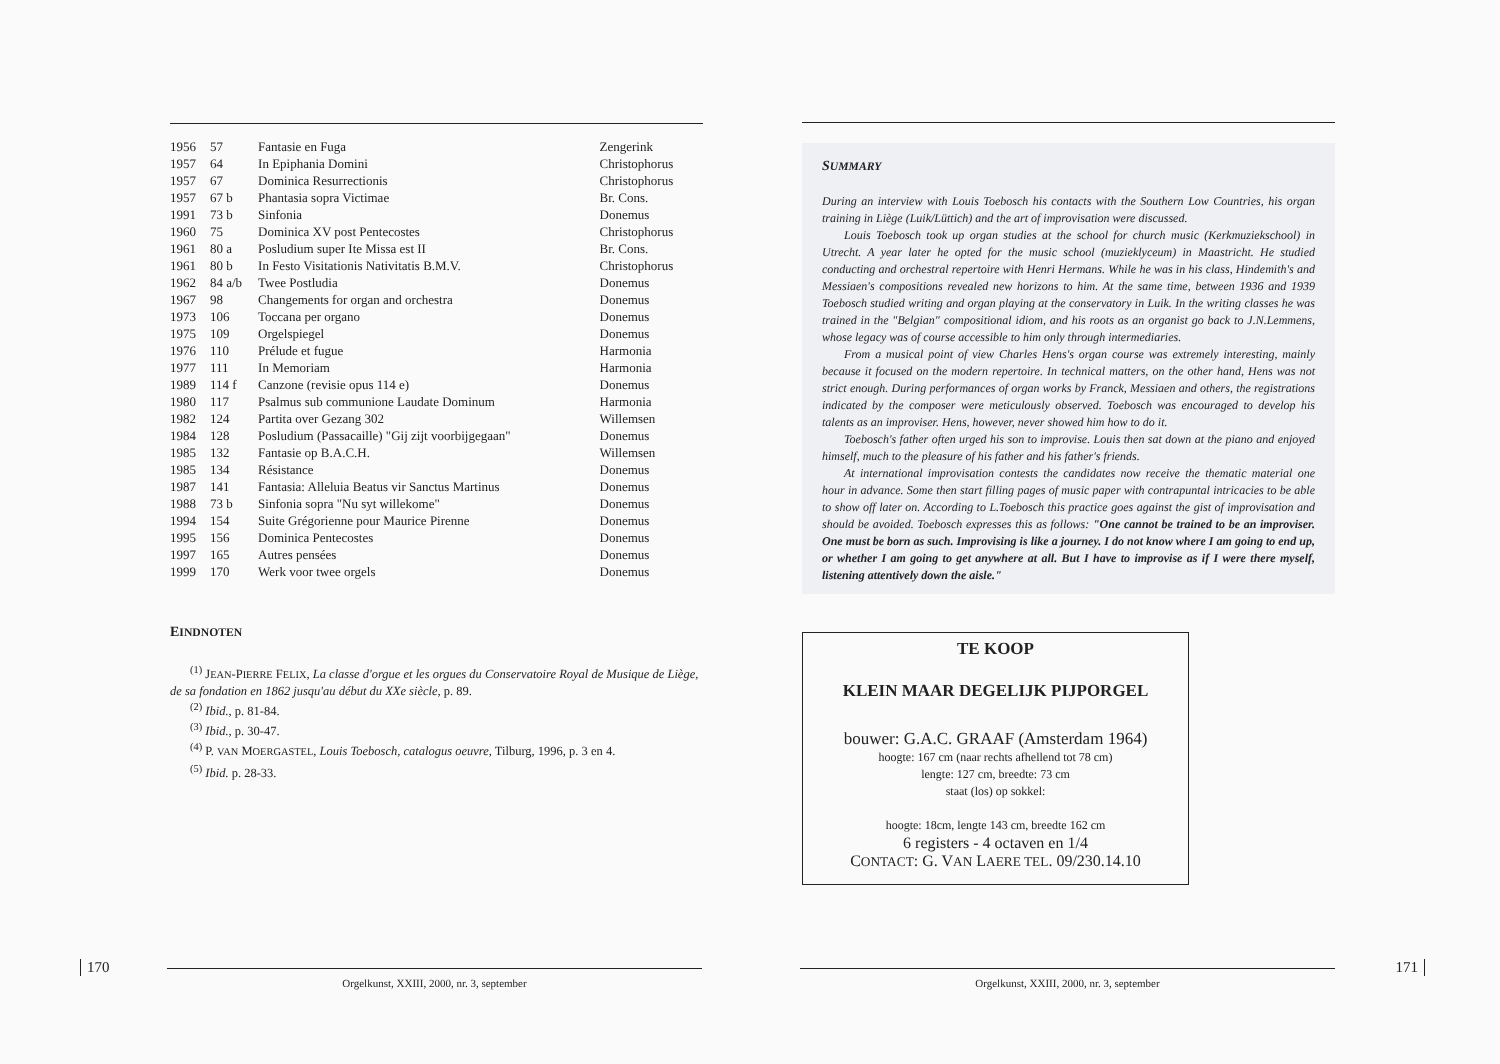| 1956 | 57 | Fantasie en Fuga | Zengerink |
| 1957 | 64 | In Epiphania Domini | Christophorus |
| 1957 | 67 | Dominica Resurrectionis | Christophorus |
| 1957 | 67 b | Phantasia sopra Victimae | Br. Cons. |
| 1991 | 73 b | Sinfonia | Donemus |
| 1960 | 75 | Dominica XV post Pentecostes | Christophorus |
| 1961 | 80 a | Posludium super Ite Missa est II | Br. Cons. |
| 1961 | 80 b | In Festo Visitationis Nativitatis B.M.V. | Christophorus |
| 1962 | 84 a/b | Twee Postludia | Donemus |
| 1967 | 98 | Changements for organ and orchestra | Donemus |
| 1973 | 106 | Toccana per organo | Donemus |
| 1975 | 109 | Orgelspiegel | Donemus |
| 1976 | 110 | Prélude et fugue | Harmonia |
| 1977 | 111 | In Memoriam | Harmonia |
| 1989 | 114 f | Canzone (revisie opus 114 e) | Donemus |
| 1980 | 117 | Psalmus sub communione Laudate Dominum | Harmonia |
| 1982 | 124 | Partita over Gezang 302 | Willemsen |
| 1984 | 128 | Posludium (Passacaille) "Gij zijt voorbijgegaan" | Donemus |
| 1985 | 132 | Fantasie op B.A.C.H. | Willemsen |
| 1985 | 134 | Résistance | Donemus |
| 1987 | 141 | Fantasia: Alleluia Beatus vir Sanctus Martinus | Donemus |
| 1988 | 73 b | Sinfonia sopra "Nu syt willekome" | Donemus |
| 1994 | 154 | Suite Grégorienne pour Maurice Pirenne | Donemus |
| 1995 | 156 | Dominica Pentecostes | Donemus |
| 1997 | 165 | Autres pensées | Donemus |
| 1999 | 170 | Werk voor twee orgels | Donemus |
EINDNOTEN
<sup>(1)</sup> JEAN-PIERRE FELIX, La classe d'orgue et les orgues du Conservatoire Royal de Musique de Liège, de sa fondation en 1862 jusqu'au début du XXe siècle, p. 89.
<sup>(2)</sup> Ibid., p. 81-84.
<sup>(3)</sup> Ibid., p. 30-47.
<sup>(4)</sup> P. VAN MOERGASTEL, Louis Toebosch, catalogus oeuvre, Tilburg, 1996, p. 3 en 4.
<sup>(5)</sup> Ibid. p. 28-33.
170
Orgelkunst, XXIII, 2000, nr. 3, september
SUMMARY
During an interview with Louis Toebosch his contacts with the Southern Low Countries, his organ training in Liège (Luik/Lüttich) and the art of improvisation were discussed.
Louis Toebosch took up organ studies at the school for church music (Kerkmuziekschool) in Utrecht. A year later he opted for the music school (muzieklyceum) in Maastricht. He studied conducting and orchestral repertoire with Henri Hermans. While he was in his class, Hindemith's and Messiaen's compositions revealed new horizons to him. At the same time, between 1936 and 1939 Toebosch studied writing and organ playing at the conservatory in Luik. In the writing classes he was trained in the "Belgian" compositional idiom, and his roots as an organist go back to J.N.Lemmens, whose legacy was of course accessible to him only through intermediaries.
From a musical point of view Charles Hens's organ course was extremely interesting, mainly because it focused on the modern repertoire. In technical matters, on the other hand, Hens was not strict enough. During performances of organ works by Franck, Messiaen and others, the registrations indicated by the composer were meticulously observed. Toebosch was encouraged to develop his talents as an improviser. Hens, however, never showed him how to do it.
Toebosch's father often urged his son to improvise. Louis then sat down at the piano and enjoyed himself, much to the pleasure of his father and his father's friends.
At international improvisation contests the candidates now receive the thematic material one hour in advance. Some then start filling pages of music paper with contrapuntal intricacies to be able to show off later on. According to L.Toebosch this practice goes against the gist of improvisation and should be avoided. Toebosch expresses this as follows: "One cannot be trained to be an improviser. One must be born as such. Improvising is like a journey. I do not know where I am going to end up, or whether I am going to get anywhere at all. But I have to improvise as if I were there myself, listening attentively down the aisle."
TE KOOP
KLEIN MAAR DEGELIJK PIJPORGEL
bouwer: G.A.C. GRAAF (Amsterdam 1964)
hoogte: 167 cm (naar rechts afhellend tot 78 cm)
lengte: 127 cm, breedte: 73 cm
staat (los) op sokkel:
hoogte: 18cm, lengte 143 cm, breedte 162 cm
6 registers - 4 octaven en 1/4
CONTACT: G. VAN LAERE TEL. 09/230.14.10
171
Orgelkunst, XXIII, 2000, nr. 3, september